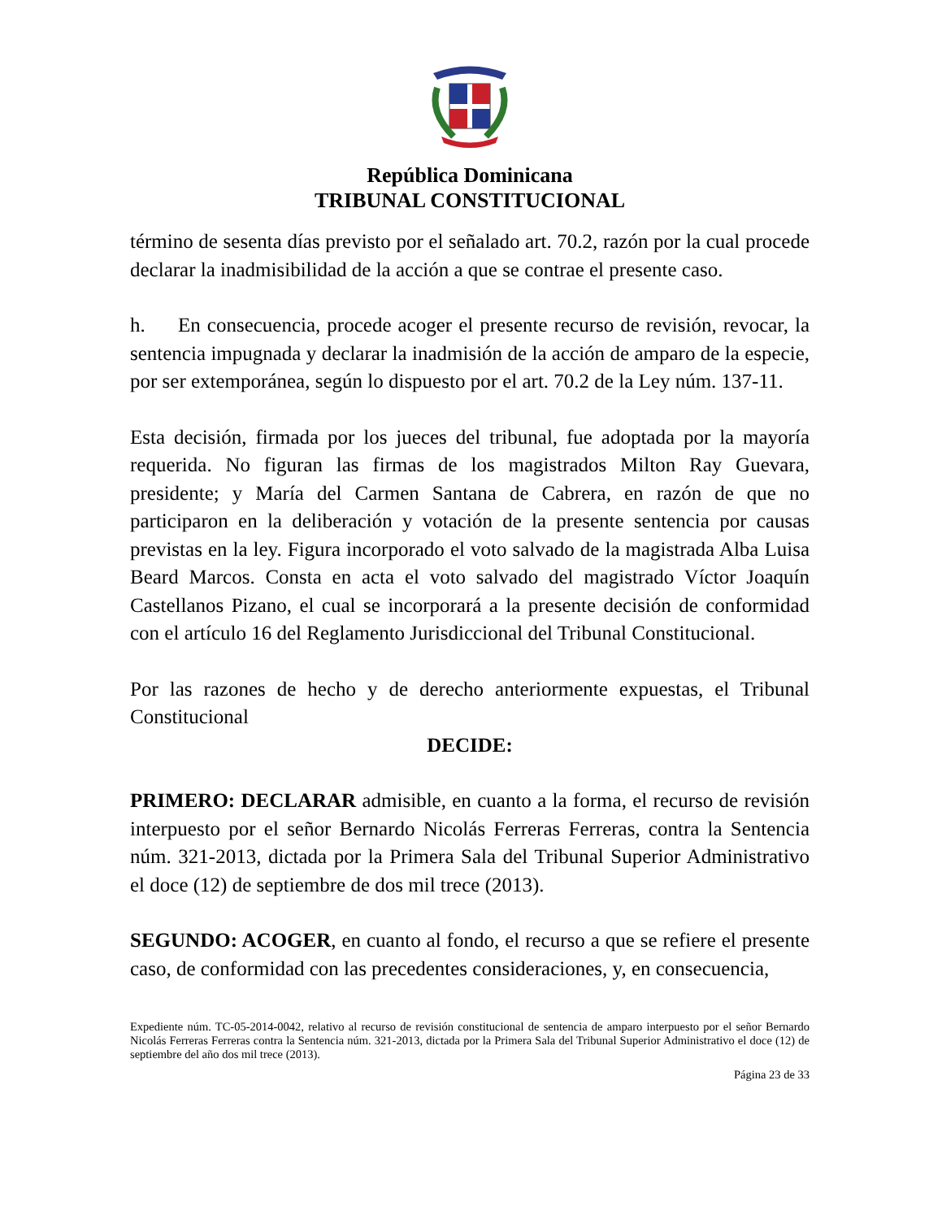República Dominicana
TRIBUNAL CONSTITUCIONAL
término de sesenta días previsto por el señalado art. 70.2, razón por la cual procede declarar la inadmisibilidad de la acción a que se contrae el presente caso.
h. En consecuencia, procede acoger el presente recurso de revisión, revocar, la sentencia impugnada y declarar la inadmisión de la acción de amparo de la especie, por ser extemporánea, según lo dispuesto por el art. 70.2 de la Ley núm. 137-11.
Esta decisión, firmada por los jueces del tribunal, fue adoptada por la mayoría requerida. No figuran las firmas de los magistrados Milton Ray Guevara, presidente; y María del Carmen Santana de Cabrera, en razón de que no participaron en la deliberación y votación de la presente sentencia por causas previstas en la ley. Figura incorporado el voto salvado de la magistrada Alba Luisa Beard Marcos. Consta en acta el voto salvado del magistrado Víctor Joaquín Castellanos Pizano, el cual se incorporará a la presente decisión de conformidad con el artículo 16 del Reglamento Jurisdiccional del Tribunal Constitucional.
Por las razones de hecho y de derecho anteriormente expuestas, el Tribunal Constitucional
DECIDE:
PRIMERO: DECLARAR admisible, en cuanto a la forma, el recurso de revisión interpuesto por el señor Bernardo Nicolás Ferreras Ferreras, contra la Sentencia núm. 321-2013, dictada por la Primera Sala del Tribunal Superior Administrativo el doce (12) de septiembre de dos mil trece (2013).
SEGUNDO: ACOGER, en cuanto al fondo, el recurso a que se refiere el presente caso, de conformidad con las precedentes consideraciones, y, en consecuencia,
Expediente núm. TC-05-2014-0042, relativo al recurso de revisión constitucional de sentencia de amparo interpuesto por el señor Bernardo Nicolás Ferreras Ferreras contra la Sentencia núm. 321-2013, dictada por la Primera Sala del Tribunal Superior Administrativo el doce (12) de septiembre del año dos mil trece (2013).
Página 23 de 33